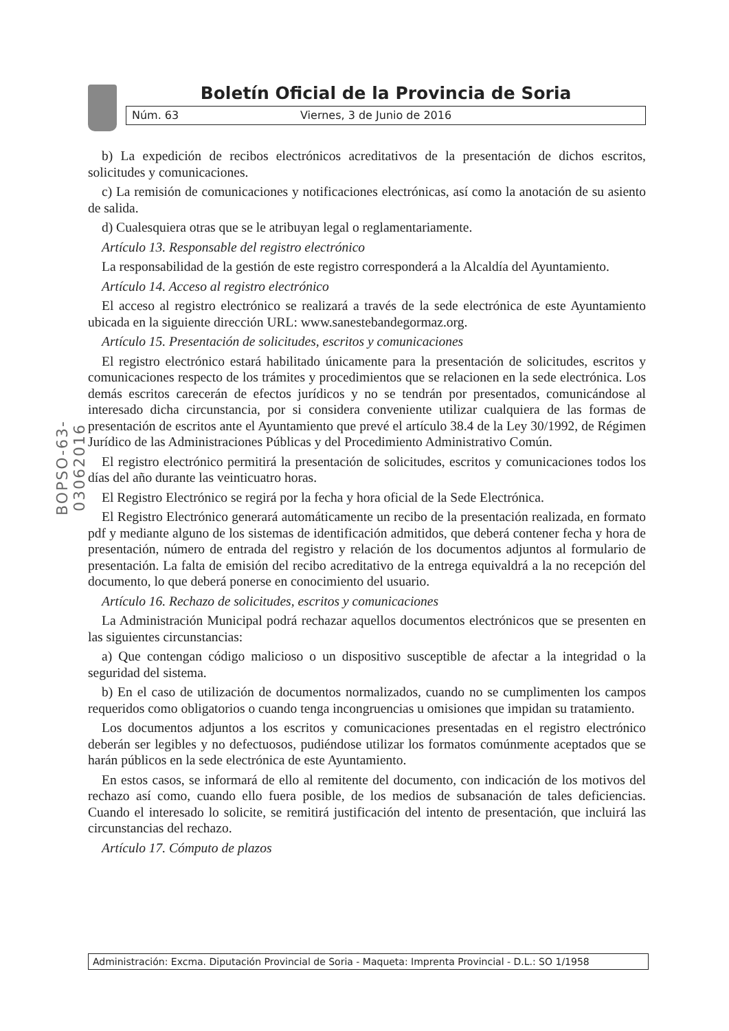Boletín Oficial de la Provincia de Soria
Núm. 63 Viernes, 3 de Junio de 2016
BOPSO-63-03062016
b) La expedición de recibos electrónicos acreditativos de la presentación de dichos escritos, solicitudes y comunicaciones.
c) La remisión de comunicaciones y notificaciones electrónicas, así como la anotación de su asiento de salida.
d) Cualesquiera otras que se le atribuyan legal o reglamentariamente.
Artículo 13. Responsable del registro electrónico
La responsabilidad de la gestión de este registro corresponderá a la Alcaldía del Ayuntamiento.
Artículo 14. Acceso al registro electrónico
El acceso al registro electrónico se realizará a través de la sede electrónica de este Ayuntamiento ubicada en la siguiente dirección URL: www.sanestebandegormaz.org.
Artículo 15. Presentación de solicitudes, escritos y comunicaciones
El registro electrónico estará habilitado únicamente para la presentación de solicitudes, escritos y comunicaciones respecto de los trámites y procedimientos que se relacionen en la sede electrónica. Los demás escritos carecerán de efectos jurídicos y no se tendrán por presentados, comunicándose al interesado dicha circunstancia, por si considera conveniente utilizar cualquiera de las formas de presentación de escritos ante el Ayuntamiento que prevé el artículo 38.4 de la Ley 30/1992, de Régimen Jurídico de las Administraciones Públicas y del Procedimiento Administrativo Común.
El registro electrónico permitirá la presentación de solicitudes, escritos y comunicaciones todos los días del año durante las veinticuatro horas.
El Registro Electrónico se regirá por la fecha y hora oficial de la Sede Electrónica.
El Registro Electrónico generará automáticamente un recibo de la presentación realizada, en formato pdf y mediante alguno de los sistemas de identificación admitidos, que deberá contener fecha y hora de presentación, número de entrada del registro y relación de los documentos adjuntos al formulario de presentación. La falta de emisión del recibo acreditativo de la entrega equivaldrá a la no recepción del documento, lo que deberá ponerse en conocimiento del usuario.
Artículo 16. Rechazo de solicitudes, escritos y comunicaciones
La Administración Municipal podrá rechazar aquellos documentos electrónicos que se presenten en las siguientes circunstancias:
a) Que contengan código malicioso o un dispositivo susceptible de afectar a la integridad o la seguridad del sistema.
b) En el caso de utilización de documentos normalizados, cuando no se cumplimenten los campos requeridos como obligatorios o cuando tenga incongruencias u omisiones que impidan su tratamiento.
Los documentos adjuntos a los escritos y comunicaciones presentadas en el registro electrónico deberán ser legibles y no defectuosos, pudiéndose utilizar los formatos comúnmente aceptados que se harán públicos en la sede electrónica de este Ayuntamiento.
En estos casos, se informará de ello al remitente del documento, con indicación de los motivos del rechazo así como, cuando ello fuera posible, de los medios de subsanación de tales deficiencias. Cuando el interesado lo solicite, se remitirá justificación del intento de presentación, que incluirá las circunstancias del rechazo.
Artículo 17. Cómputo de plazos
Administración: Excma. Diputación Provincial de Soria - Maqueta: Imprenta Provincial - D.L.: SO 1/1958